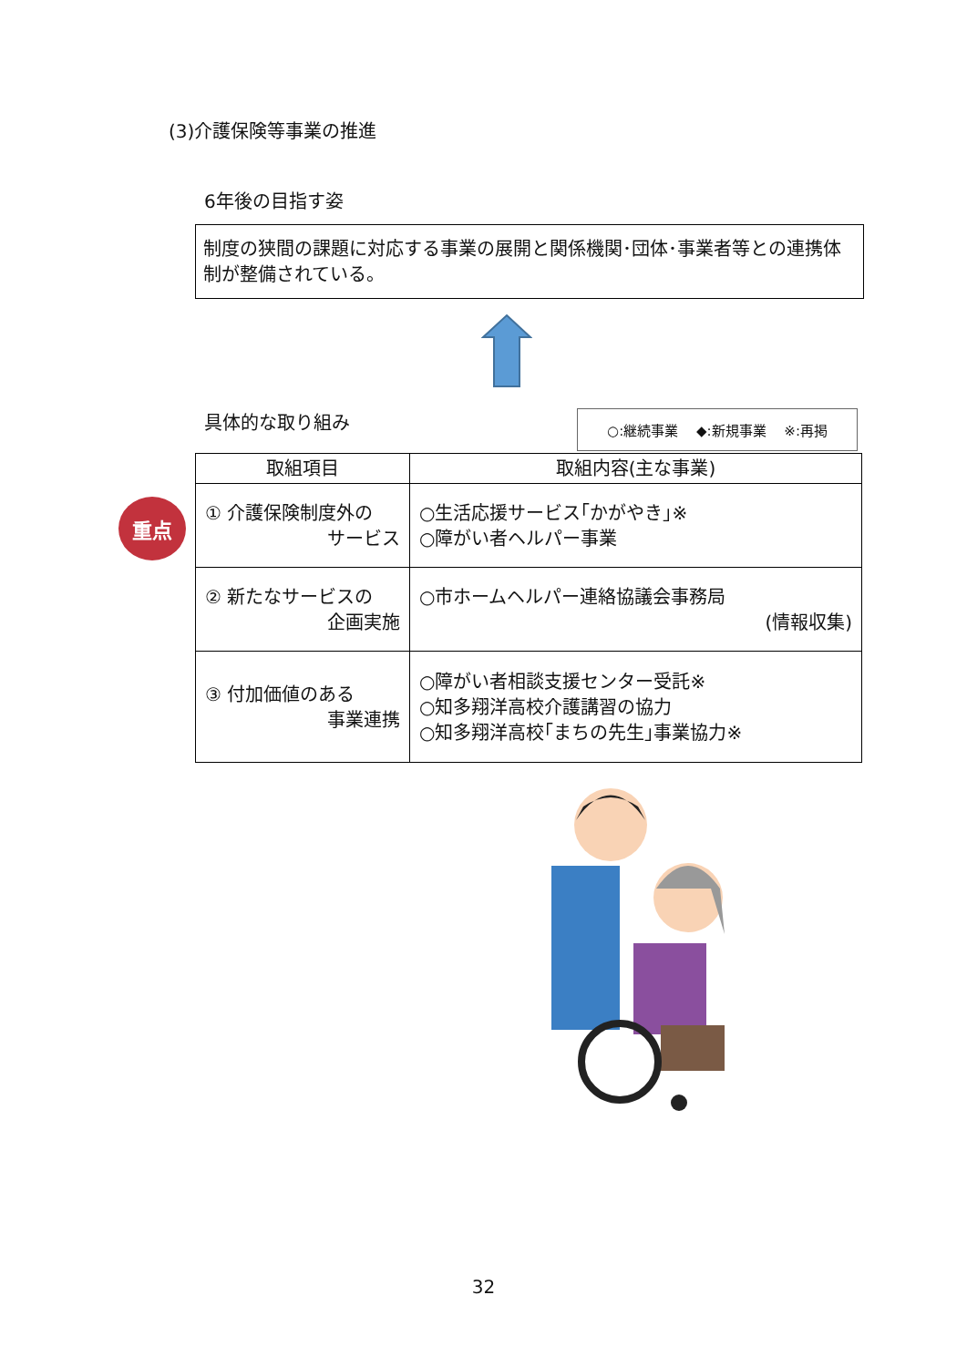(3)介護保険等事業の推進
6年後の目指す姿
制度の狭間の課題に対応する事業の展開と関係機関･団体･事業者等との連携体制が整備されている。
具体的な取り組み ○:継続事業　 ◆:新規事業　 ※:再掲
重点
| 取組項目 | 取組内容(主な事業) |
| --- | --- |
| ① 介護保険制度外の サービス | ○生活応援サービス｢かがやき｣※ ○障がい者ヘルパー事業 |
| ② 新たなサービスの 企画実施 | ○市ホームヘルパー連絡協議会事務局 (情報収集) |
| ③ 付加価値のある 事業連携 | ○障がい者相談支援センター受託※ ○知多翔洋高校介護講習の協力 ○知多翔洋高校｢まちの先生｣事業協力※ |
32